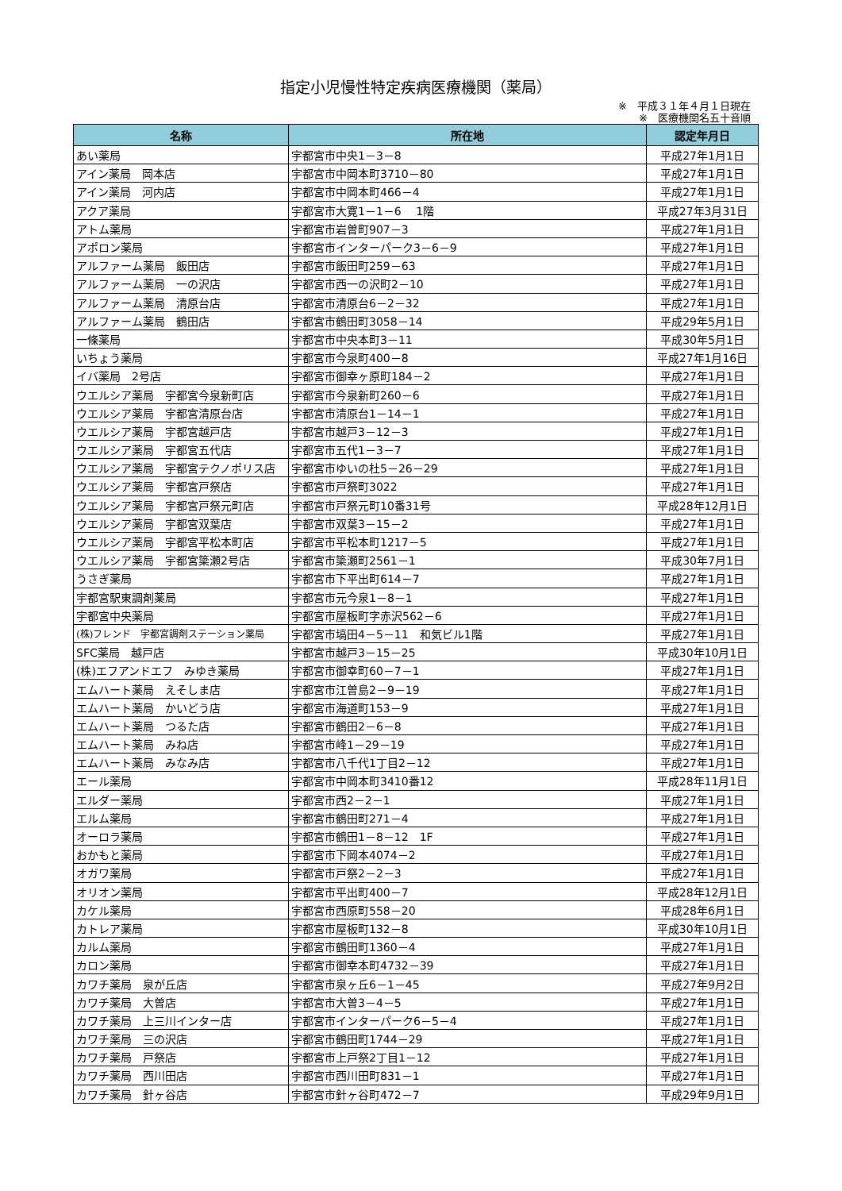指定小児慢性特定疾病医療機関（薬局）
※　平成３１年４月１日現在
※　医療機関名五十音順
| 名称 | 所在地 | 認定年月日 |
| --- | --- | --- |
| あい薬局 | 宇都宮市中央1－3－8 | 平成27年1月1日 |
| アイン薬局 岡本店 | 宇都宮市中岡本町3710－80 | 平成27年1月1日 |
| アイン薬局 河内店 | 宇都宮市中岡本町466－4 | 平成27年1月1日 |
| アクア薬局 | 宇都宮市大寛1－1－6 1階 | 平成27年3月31日 |
| アトム薬局 | 宇都宮市岩曽町907－3 | 平成27年1月1日 |
| アポロン薬局 | 宇都宮市インターパーク3－6－9 | 平成27年1月1日 |
| アルファーム薬局 飯田店 | 宇都宮市飯田町259－63 | 平成27年1月1日 |
| アルファーム薬局 一の沢店 | 宇都宮市西一の沢町2－10 | 平成27年1月1日 |
| アルファーム薬局 清原台店 | 宇都宮市清原台6－2－32 | 平成27年1月1日 |
| アルファーム薬局 鶴田店 | 宇都宮市鶴田町3058－14 | 平成29年5月1日 |
| 一條薬局 | 宇都宮市中央本町3－11 | 平成30年5月1日 |
| いちょう薬局 | 宇都宮市今泉町400－8 | 平成27年1月16日 |
| イバ薬局 2号店 | 宇都宮市御幸ヶ原町184－2 | 平成27年1月1日 |
| ウエルシア薬局 宇都宮今泉新町店 | 宇都宮市今泉新町260－6 | 平成27年1月1日 |
| ウエルシア薬局 宇都宮清原台店 | 宇都宮市清原台1－14－1 | 平成27年1月1日 |
| ウエルシア薬局 宇都宮越戸店 | 宇都宮市越戸3－12－3 | 平成27年1月1日 |
| ウエルシア薬局 宇都宮五代店 | 宇都宮市五代1－3－7 | 平成27年1月1日 |
| ウエルシア薬局 宇都宮テクノポリス店 | 宇都宮市ゆいの杜5－26－29 | 平成27年1月1日 |
| ウエルシア薬局 宇都宮戸祭店 | 宇都宮市戸祭町3022 | 平成27年1月1日 |
| ウエルシア薬局 宇都宮戸祭元町店 | 宇都宮市戸祭元町10番31号 | 平成28年12月1日 |
| ウエルシア薬局 宇都宮双葉店 | 宇都宮市双葉3－15－2 | 平成27年1月1日 |
| ウエルシア薬局 宇都宮平松本町店 | 宇都宮市平松本町1217－5 | 平成27年1月1日 |
| ウエルシア薬局 宇都宮簗瀬2号店 | 宇都宮市簗瀬町2561－1 | 平成30年7月1日 |
| うさぎ薬局 | 宇都宮市下平出町614－7 | 平成27年1月1日 |
| 宇都宮駅東調剤薬局 | 宇都宮市元今泉1－8－1 | 平成27年1月1日 |
| 宇都宮中央薬局 | 宇都宮市屋板町字赤沢562－6 | 平成27年1月1日 |
| (株)フレンド 宇都宮調剤ステーション薬局 | 宇都宮市塙田4－5－11 和気ビル1階 | 平成27年1月1日 |
| SFC薬局 越戸店 | 宇都宮市越戸3－15－25 | 平成30年10月1日 |
| (株)エフアンドエフ みゆき薬局 | 宇都宮市御幸町60－7－1 | 平成27年1月1日 |
| エムハート薬局 えそしま店 | 宇都宮市江曽島2－9－19 | 平成27年1月1日 |
| エムハート薬局 かいどう店 | 宇都宮市海道町153－9 | 平成27年1月1日 |
| エムハート薬局 つるた店 | 宇都宮市鶴田2－6－8 | 平成27年1月1日 |
| エムハート薬局 みね店 | 宇都宮市峰1－29－19 | 平成27年1月1日 |
| エムハート薬局 みなみ店 | 宇都宮市八千代1丁目2－12 | 平成27年1月1日 |
| エール薬局 | 宇都宮市中岡本町3410番12 | 平成28年11月1日 |
| エルダー薬局 | 宇都宮市西2－2－1 | 平成27年1月1日 |
| エルム薬局 | 宇都宮市鶴田町271－4 | 平成27年1月1日 |
| オーロラ薬局 | 宇都宮市鶴田1－8－12 1F | 平成27年1月1日 |
| おかもと薬局 | 宇都宮市下岡本4074－2 | 平成27年1月1日 |
| オガワ薬局 | 宇都宮市戸祭2－2－3 | 平成27年1月1日 |
| オリオン薬局 | 宇都宮市平出町400－7 | 平成28年12月1日 |
| カケル薬局 | 宇都宮市西原町558－20 | 平成28年6月1日 |
| カトレア薬局 | 宇都宮市屋板町132－8 | 平成30年10月1日 |
| カルム薬局 | 宇都宮市鶴田町1360－4 | 平成27年1月1日 |
| カロン薬局 | 宇都宮市御幸本町4732－39 | 平成27年1月1日 |
| カワチ薬局 泉が丘店 | 宇都宮市泉ヶ丘6－1－45 | 平成27年9月2日 |
| カワチ薬局 大曽店 | 宇都宮市大曽3－4－5 | 平成27年1月1日 |
| カワチ薬局 上三川インター店 | 宇都宮市インターパーク6－5－4 | 平成27年1月1日 |
| カワチ薬局 三の沢店 | 宇都宮市鶴田町1744－29 | 平成27年1月1日 |
| カワチ薬局 戸祭店 | 宇都宮市上戸祭2丁目1－12 | 平成27年1月1日 |
| カワチ薬局 西川田店 | 宇都宮市西川田町831－1 | 平成27年1月1日 |
| カワチ薬局 針ヶ谷店 | 宇都宮市針ヶ谷町472－7 | 平成29年9月1日 |